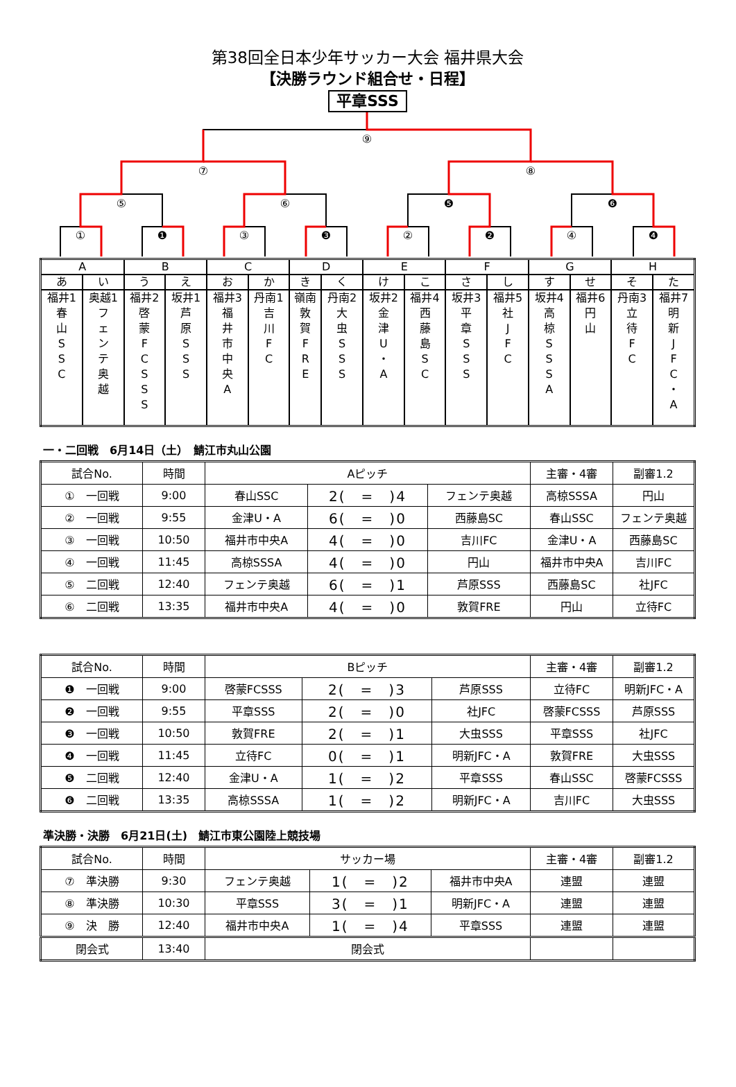第38回全日本少年サッカー大会 福井県大会
【決勝ラウンド組合せ・日程】
平章SSS
⑨
⑦
⑧
⑤
⑥
❺
❻
①
❶
③
❸
②
❷
④
❹
| A | | B | | C | | D | | E | | F | | G | | H | |
| あ | い | う | え | お | か | き | く | け | こ | さ | し | す | せ | そ | た |
| 福井1 春 山 S S C | 奥越1 フ ェ ン テ 奥 越 | 福井2 啓 蒙 F C S S S | 坂井1 芦 原 S S S | 福井3 福 井 市 中 央 A | 丹南1 吉 川 F C | 嶺南 敦 賀 F R E | 丹南2 大 虫 S S S | 坂井2 金 津 U ・ A | 福井4 西 藤 島 S C | 坂井3 平 章 S S S | 福井5 社 J F C | 坂井4 高 椋 S S S A | 福井6 円 山 | 丹南3 立 待 F C | 福井7 明 新 J F C ・ A |
一・二回戦　6月14日（土）　鯖江市丸山公園
| 試合No. | 時間 | Aピッチ | | | 主審・4審 | 副審1.2 |
| --- | --- | --- | --- | --- | --- | --- |
| ① 一回戦 | 9:00 | 春山SSC | 2( = )4 | フェンテ奥越 | 高椋SSSA | 円山 |
| ② 一回戦 | 9:55 | 金津U・A | 6( = )0 | 西藤島SC | 春山SSC | フェンテ奥越 |
| ③ 一回戦 | 10:50 | 福井市中央A | 4( = )0 | 吉川FC | 金津U・A | 西藤島SC |
| ④ 一回戦 | 11:45 | 高椋SSSA | 4( = )0 | 円山 | 福井市中央A | 吉川FC |
| ⑤ 二回戦 | 12:40 | フェンテ奥越 | 6( = )1 | 芦原SSS | 西藤島SC | 社JFC |
| ⑥ 二回戦 | 13:35 | 福井市中央A | 4( = )0 | 敦賀FRE | 円山 | 立待FC |
| 試合No. | 時間 | Bピッチ | | | 主審・4審 | 副審1.2 |
| --- | --- | --- | --- | --- | --- | --- |
| ❶ 一回戦 | 9:00 | 啓蒙FCSSS | 2( = )3 | 芦原SSS | 立待FC | 明新JFC・A |
| ❷ 一回戦 | 9:55 | 平章SSS | 2( = )0 | 社JFC | 啓蒙FCSSS | 芦原SSS |
| ❸ 一回戦 | 10:50 | 敦賀FRE | 2( = )1 | 大虫SSS | 平章SSS | 社JFC |
| ❹ 一回戦 | 11:45 | 立待FC | 0( = )1 | 明新JFC・A | 敦賀FRE | 大虫SSS |
| ❺ 二回戦 | 12:40 | 金津U・A | 1( = )2 | 平章SSS | 春山SSC | 啓蒙FCSSS |
| ❻ 二回戦 | 13:35 | 高椋SSSA | 1( = )2 | 明新JFC・A | 吉川FC | 大虫SSS |
準決勝・決勝　6月21日(土)　鯖江市東公園陸上競技場
| 試合No. | 時間 | サッカー場 | | | 主審・4審 | 副審1.2 |
| --- | --- | --- | --- | --- | --- | --- |
| ⑦ 準決勝 | 9:30 | フェンテ奥越 | 1( = )2 | 福井市中央A | 連盟 | 連盟 |
| ⑧ 準決勝 | 10:30 | 平章SSS | 3( = )1 | 明新JFC・A | 連盟 | 連盟 |
| ⑨ 決 勝 | 12:40 | 福井市中央A | 1( = )4 | 平章SSS | 連盟 | 連盟 |
| 閉会式 | 13:40 | 閉会式 | | | | |